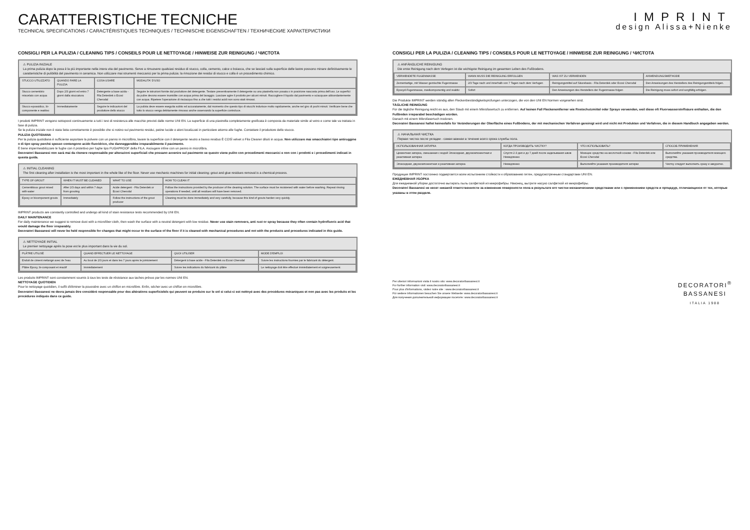CARATTERISTICHE TECNICHE
TECHNICAL SPECIFICATIONS / CARACTÉRISTIQUES TECHNIQUES / TECHNISCHE EIGENSCHAFTEN / ТЕХНИЧЕСКИЕ ХАРАКТЕРИСТИКИ
IMPRINT
design Alissa+Nienke
CONSIGLI PER LA PULIZIA / CLEANING TIPS / CONSEILS POUR LE NETTOYAGE / HINWEISE ZUR REINIGUNG / ЧИСТОТА
⚠ PULIZIA INIZIALE
La prima pulizia dopo la posa è la più importante nella intera vita del pavimento. Serve a rimuovere qualsiasi residuo di stucco, colla, cemento, calce o boiacca, che se lasciati sulla superficie delle lastre possono minare definitivamente le caratteristiche di pulibilità del pavimento in ceramica. Non utilizzare mai strumenti meccanici per la prima pulizia: la rimozione dei residui di stucco e colla è un procedimento chimico.
| STUCCO UTILIZZATO | QUANDO FARE LA PULIZIA | COSA USARE | MODALITA' D'USO |
| --- | --- | --- | --- |
| Stucco cementizio miscelato con acqua | Dopo 2/3 giorni ed entro 7 giorni dalla stuccatura | Detergente a base acida - Fila Deterdek o Ecosì Cherodal | Seguire le istruzioni fornite dal produttore del detergente. Testare preventivamente il detergente su una piastrella non posata o in posizione nascosta prima dell'uso. Le superfici da pulire devono essere inumidite con acqua prima del lavaggio. Lasciare agire il prodotto per alcuni minuti. Raccogliere il liquido dal pavimento e sciacquare abbondantemente con acqua. Ripetere l'operazione di risciacquo fino a che tutti i residui acidi non sono stati rimossi. |
| Stucco epossidico, bi- componente e reattivo | Immediatamente | Seguire le indicazioni del produttore dello stucco | La pulizia deve essere eseguita subito ed accuratamente, dal momento che questo tipo di stucchi indurisce molto rapidamente, anche nel giro di pochi minuti. Verificare bene che tutto lo stucco venga debitamente rimosso anche osservando la superficie controluce. |
I prodotti IMPRINT vengono sottoposti continuamente a tutti i test di resistenza alle macchie previsti dalle norme UNI EN. La superficie di una piastrella completamente greificata è composta da materiale simile al vetro e come tale va trattata in fase di pulizia.
Se la pulizia iniziale non è stata fatta correttamente è possibile che si notino sul pavimento residui, patine lucide o aloni localizzati in particolare attorno alle fughe. Contattare il produttore dello stucco.
PULIZIA QUOTIDIANA
Per la pulizia quotidiana è sufficiente asportare la polvere con un panno in microfibra, lavare la superficie con il detergente neutro a basso residuo È COSÌ velvet o Fila Cleaner diluiti in acqua. Non utilizzare mai smacchiatori tipo antiruggine o di tipo spray perché spesso contengono acido fluoridrico, che danneggerebbe irreparabilmente il pavimento.
È bene impermeabilizzare le fughe con il protettivo per fughe tipo FUGAPROOF della FILA. Asciugare infine con un panno in microfibra.
Decoratori Bassanesi non sarà mai da ritenere responsabile per alterazioni superficiali che possano avvenire sul pavimento se questo viene pulito con procedimenti meccanici e non con i prodotti e i procedimenti indicati in questa guida.
⚠ INITIAL CLEANING
The first cleaning after installation is the most important in the whole like of the floor. Never use mechanic machines for initial cleaning: grout and glue residues removal is a chemical process.
| TYPE OF GROUT | WHEN IT MUST BE CLEANED | WHAT TO USE | HOW TO CLEAN IT |
| --- | --- | --- | --- |
| Cementitious grout mixed with water | After 2/3 days and within 7 days from grouting | Acide detergent - Fila Deterdek or Ecosì Cherodal | Follow the instructions provided by the producer of the cleaning solution. The surface must be moistened with water before washing. Repeat rinsing operations if needed, until all residues will have been removed. |
| Epoxy or bicomponent grouts | Immediately | Follow the instructions of the grout producer | Cleaning must be done immediately and very carefully, because this kind of grouts harden very quickly. |
IMPRINT products are constantly controlled and undergo all kind of stain resistance tests recommended by UNI EN.
DAILY MAINTENANCE
For daily maintenance we suggest to remove dust with a microfiber cloth, then wash the surface with a neutral detergent with low residue. Never use stain removers, anti rust or spray because they often contain hydrofluoric acid that would damage the floor irreparably.
Decoratori Bassanesi will never be held responsible for changes that might occur to the surface of the floor if it is cleaned with mechanical procedures and not with the products and procedures indicated in this guide.
⚠ NETTOYAGE INITIAL
Le premier nettoyage après la pose est le plus important dans la vie du sol.
| PLÂTRE UTILISÉ | QUAND EFFECTUER LE NETTOYAGE | QUOI UTILISER | MODE D'EMPLOI |
| --- | --- | --- | --- |
| Enduit de ciment mélangé avec de l'eau | Au bout de 2/3 jours et dans les 7 jours après le jointoiement | Détergent à base acide - Fila Deterdek ou Ecosì Cherodal | Suivre les instructions fournies par le fabricant du détergent. |
| Plâtre Epoxy, bi-composant et réactif | Immédiatement | Suivre les indications du fabricant du plâtre | Le nettoyage doit être effectué immédiatement et soigneusement. |
Les produits IMPRINT sont constamment soumis à tous les tests de résistance aux taches prévus par les normes UNI EN.
NETTOYAGE QUOTIDIEN
Pour le nettoyage quotidien, il suffit d'éliminer la poussière avec un chiffon en microfibre. Enfin, sécher avec un chiffon en microfibre.
Decoratori Bassanesi ne devra jamais être considéré responsable pour des altérations superficielels qui peuvent se produire sur le sol si celui-ci est nettoyé avec des procédures mécaniques et non pas avec les produits et les procédures indiqués dans ce guide.
CONSIGLI PER LA PULIZIA / CLEANING TIPS / CONSEILS POUR LE NETTOYAGE / HINWEISE ZUR REINIGUNG / ЧИСТОТА
⚠ ANFÄNGLICHE REINIGUNG
Die erste Reinigung nach dem Verlegen ist die wichtigste Reinigung im gesamten Leben des Fußbodens.
| VERWENDETE FUGENMASSE | WANN MUSS DIE REINIGUNG ERFOLGEN | WAS IST ZU VERWENDEN | ANWENDUNGSMETHODE |
| --- | --- | --- | --- |
| Zementartige, mit Wasser gemischte Fugenmasse | 2/3 Tage nach und innerhalb von 7 Tagen nach dem Verfugen | Reinigungsmittel auf Säurebasis - Fila Deterdek oder Ecosì Cherodal | Den Anweisungen des Herstellers des Reinigungsmittels folgen. |
| Epoxyd-Fugenmasse, zweikomponentig und reaktiv | Sofort | Den Anweisungen des Herstellers der Fugenmasse folgen | Die Reinigung muss sofort und sorgfältig erfolgen. |
Die Produkte IMPRINT werden ständig allen Fleckenbeständigkeitsprüfungen unterzogen, die von den UNI EN Normen vorgesehen sind.
TÄGLICHE REINIGUNG
Für die tägliche Reinigung reicht es aus, den Staub mit einem Mikrofasertuch zu entfernen. Auf keinen Fall Fleckenentferner wie Rostschutzmittel oder Sprays verwenden, weil diese oft Fluorwasserstoffsäure enthalten, die den Fußboden irreparabel beschädigen würden.
Danach mit einem Mikrofasertuch trocknen.
Decoratori Bassanesi haftet keinesfalls für Veränderungen der Oberfläche eines Fußbodens, der mit mechanischen Verfahren gereinigt wird und nicht mit Produkten und Verfahren, die in diesem Handbuch angegeben werden.
⚠ НАЧАЛЬНАЯ ЧИСТКА
Первая чистка после укладки - самая важная в течение всего срока службы пола.
| ИСПОЛЬЗОВАННАЯ ЗАТИРКА | КОГДА ПРОИЗВОДИТЬ ЧИСТКУ? | ЧТО ИСПОЛЬЗОВАТЬ? | СПОСОБ ПРИМЕНЕНИЯ |
| --- | --- | --- | --- |
| Цементная затирка, смешанная с водой Эпоксидная, двухкомпонентная и реактивная затирка | Спустя 2-3 дня и до 7 дней после заделывания швов Немедленно | Моющее средство на кислотной основе - Fila Deterdek или Ecosì Cherodal | Выполняйте указания производителя моющего средства. |
| Эпоксидная, двухкомпонентная и реактивная затирка | Немедленно | Выполняйте указания производителя затирки | Чистку следует выполнить сразу и аккуратно. |
Продукция IMPRINT постоянно подвергается всем испытаниям стойкости к образованию пятен, предусмотренным стандартами UNI EN.
ЕЖЕДНЕВНАЯ УБОРКА
Для ежедневной уборки достаточно вытирать пыль салфеткой из микрофибры. Наконец, вытрите насухо салфеткой из микрофибры.
Decoratori Bassanesi не несет никакой ответственности за изменение поверхности пола в результате его чистки механическими средствами или с применением средств и процедур, отличающихся от тех, которые указаны в этом разделе.
Per ulteriori informazioni visita il nostro sito: www.decoratoribassanesi.it
For further information visit: www.decoratoribassanesi.it
Pour plus d'informations, visitez notre site : www.decoratoribassanesi.it
Für weitere Informationen besuchen Sie unsere Webseite: www.decoratoribassanesi.it
Для получения дополнительной информации посетите: www.decoratoribassanesi.it
DECORATORI<sup>®</sup>
BASSANESI
ITALIA 1988